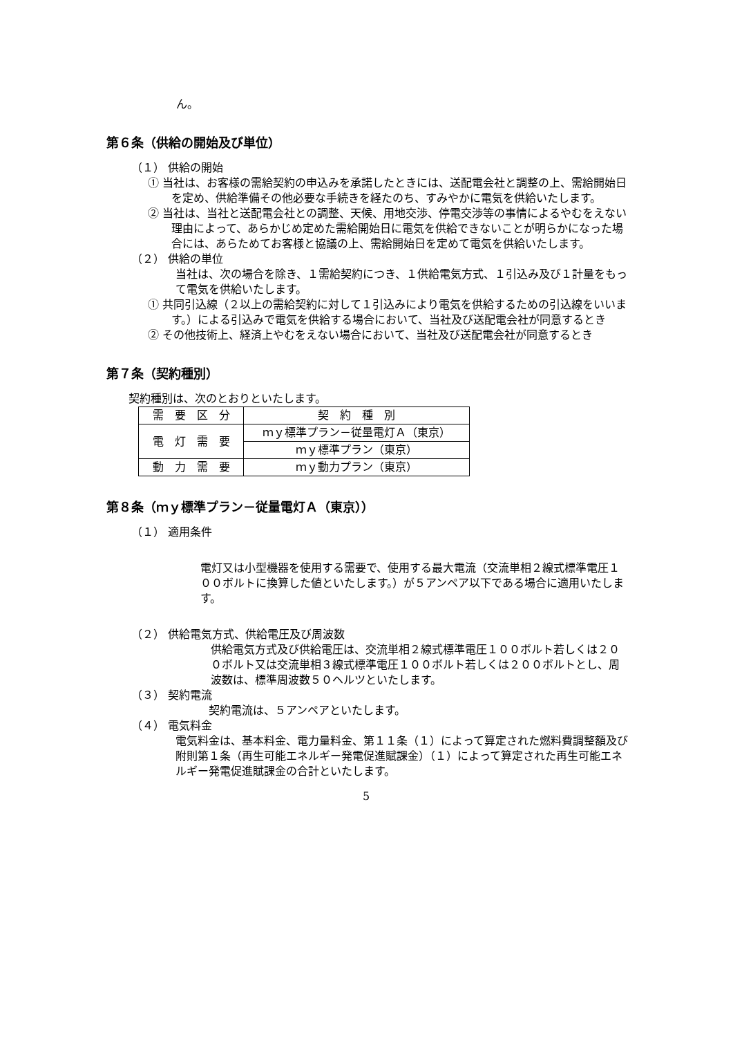ん。
第６条（供給の開始及び単位）
（１） 供給の開始
① 当社は、お客様の需給契約の申込みを承諾したときには、送配電会社と調整の上、需給開始日を定め、供給準備その他必要な手続きを経たのち、すみやかに電気を供給いたします。
② 当社は、当社と送配電会社との調整、天候、用地交渉、停電交渉等の事情によるやむをえない理由によって、あらかじめ定めた需給開始日に電気を供給できないことが明らかになった場合には、あらためてお客様と協議の上、需給開始日を定めて電気を供給いたします。
（２） 供給の単位
当社は、次の場合を除き、１需給契約につき、１供給電気方式、１引込み及び１計量をもって電気を供給いたします。
① 共同引込線（２以上の需給契約に対して１引込みにより電気を供給するための引込線をいいます。）による引込みで電気を供給する場合において、当社及び送配電会社が同意するとき
② その他技術上、経済上やむをえない場合において、当社及び送配電会社が同意するとき
第７条（契約種別）
契約種別は、次のとおりといたします。
| 需 要 区 分 | 契 約 種 別 |
| 電 灯 需 要 | ｍｙ標準プラン－従量電灯Ａ（東京） |
| | ｍｙ標準プラン（東京） |
| 動 力 需 要 | ｍｙ動力プラン（東京） |
第８条（ｍｙ標準プラン－従量電灯Ａ（東京））
（１） 適用条件
電灯又は小型機器を使用する需要で、使用する最大電流（交流単相２線式標準電圧１００ボルトに換算した値といたします。）が５アンペア以下である場合に適用いたします。
（２） 供給電気方式、供給電圧及び周波数
供給電気方式及び供給電圧は、交流単相２線式標準電圧１００ボルト若しくは２００ボルト又は交流単相３線式標準電圧１００ボルト若しくは２００ボルトとし、周波数は、標準周波数５０ヘルツといたします。
（３） 契約電流
契約電流は、５アンペアといたします。
（４） 電気料金
電気料金は、基本料金、電力量料金、第１１条（１）によって算定された燃料費調整額及び附則第１条（再生可能エネルギー発電促進賦課金）（１）によって算定された再生可能エネルギー発電促進賦課金の合計といたします。
5